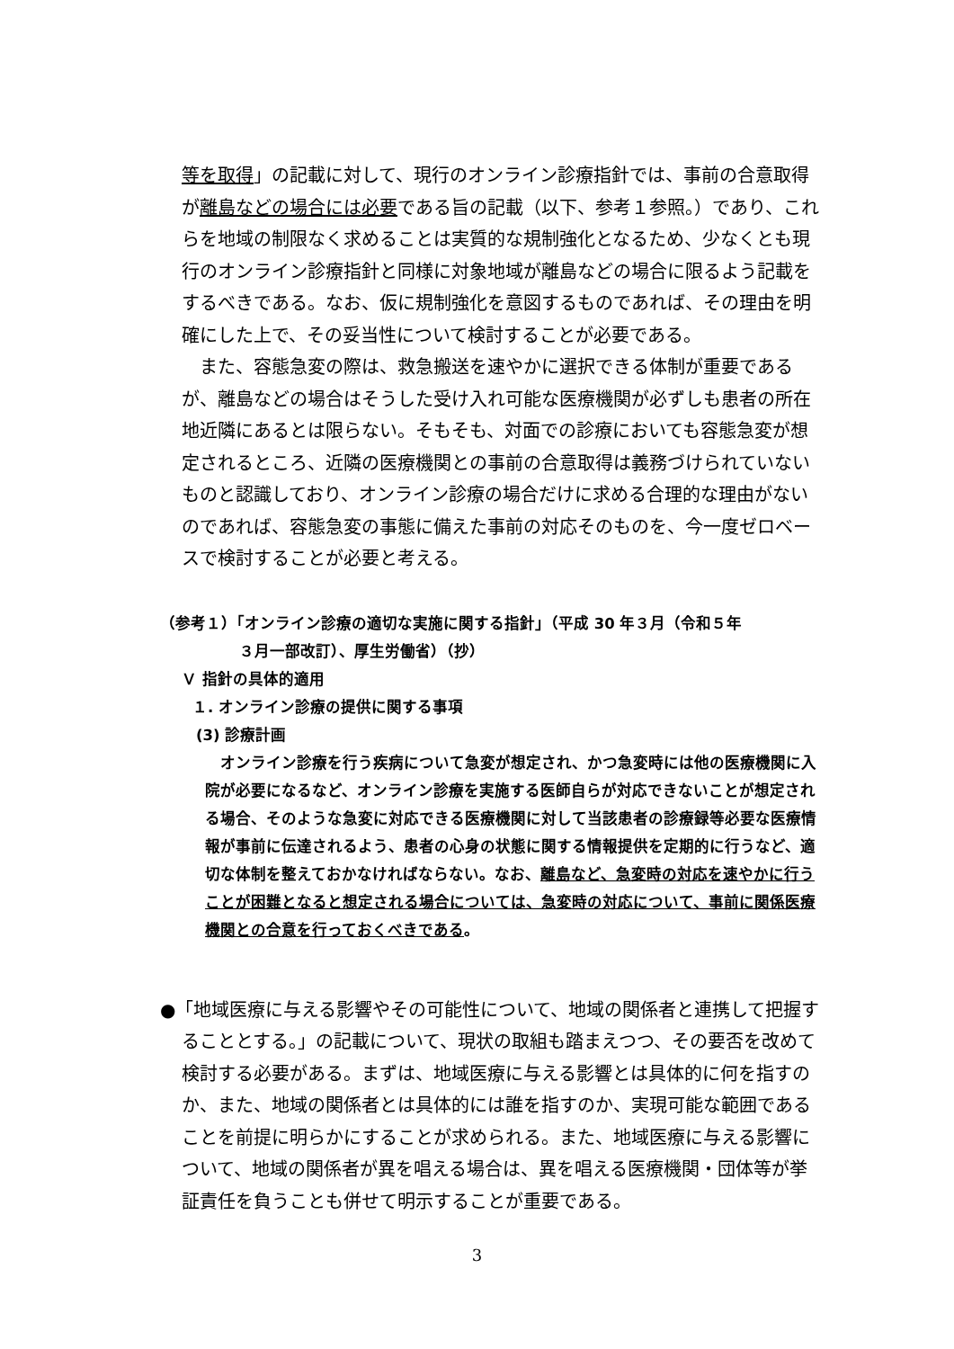等を取得」の記載に対して、現行のオンライン診療指針では、事前の合意取得が離島などの場合には必要である旨の記載（以下、参考１参照。）であり、これらを地域の制限なく求めることは実質的な規制強化となるため、少なくとも現行のオンライン診療指針と同様に対象地域が離島などの場合に限るよう記載をするべきである。なお、仮に規制強化を意図するものであれば、その理由を明確にした上で、その妥当性について検討することが必要である。
　また、容態急変の際は、救急搬送を速やかに選択できる体制が重要であるが、離島などの場合はそうした受け入れ可能な医療機関が必ずしも患者の所在地近隣にあるとは限らない。そもそも、対面での診療においても容態急変が想定されるところ、近隣の医療機関との事前の合意取得は義務づけられていないものと認識しており、オンライン診療の場合だけに求める合理的な理由がないのであれば、容態急変の事態に備えた事前の対応そのものを、今一度ゼロベースで検討することが必要と考える。
（参考１）「オンライン診療の適切な実施に関する指針」（平成 30 年３月（令和５年
３月一部改訂）、厚生労働省）（抄）
Ｖ 指針の具体的適用
１. オンライン診療の提供に関する事項
(3) 診療計画
　オンライン診療を行う疾病について急変が想定され、かつ急変時には他の医療機関に入院が必要になるなど、オンライン診療を実施する医師自らが対応できないことが想定される場合、そのような急変に対応できる医療機関に対して当該患者の診療録等必要な医療情報が事前に伝達されるよう、患者の心身の状態に関する情報提供を定期的に行うなど、適切な体制を整えておかなければならない。なお、離島など、急変時の対応を速やかに行うことが困難となると想定される場合については、急変時の対応について、事前に関係医療機関との合意を行っておくべきである。
●「地域医療に与える影響やその可能性について、地域の関係者と連携して把握することとする。」の記載について、現状の取組も踏まえつつ、その要否を改めて検討する必要がある。まずは、地域医療に与える影響とは具体的に何を指すのか、また、地域の関係者とは具体的には誰を指すのか、実現可能な範囲であることを前提に明らかにすることが求められる。また、地域医療に与える影響について、地域の関係者が異を唱える場合は、異を唱える医療機関・団体等が挙証責任を負うことも併せて明示することが重要である。
3